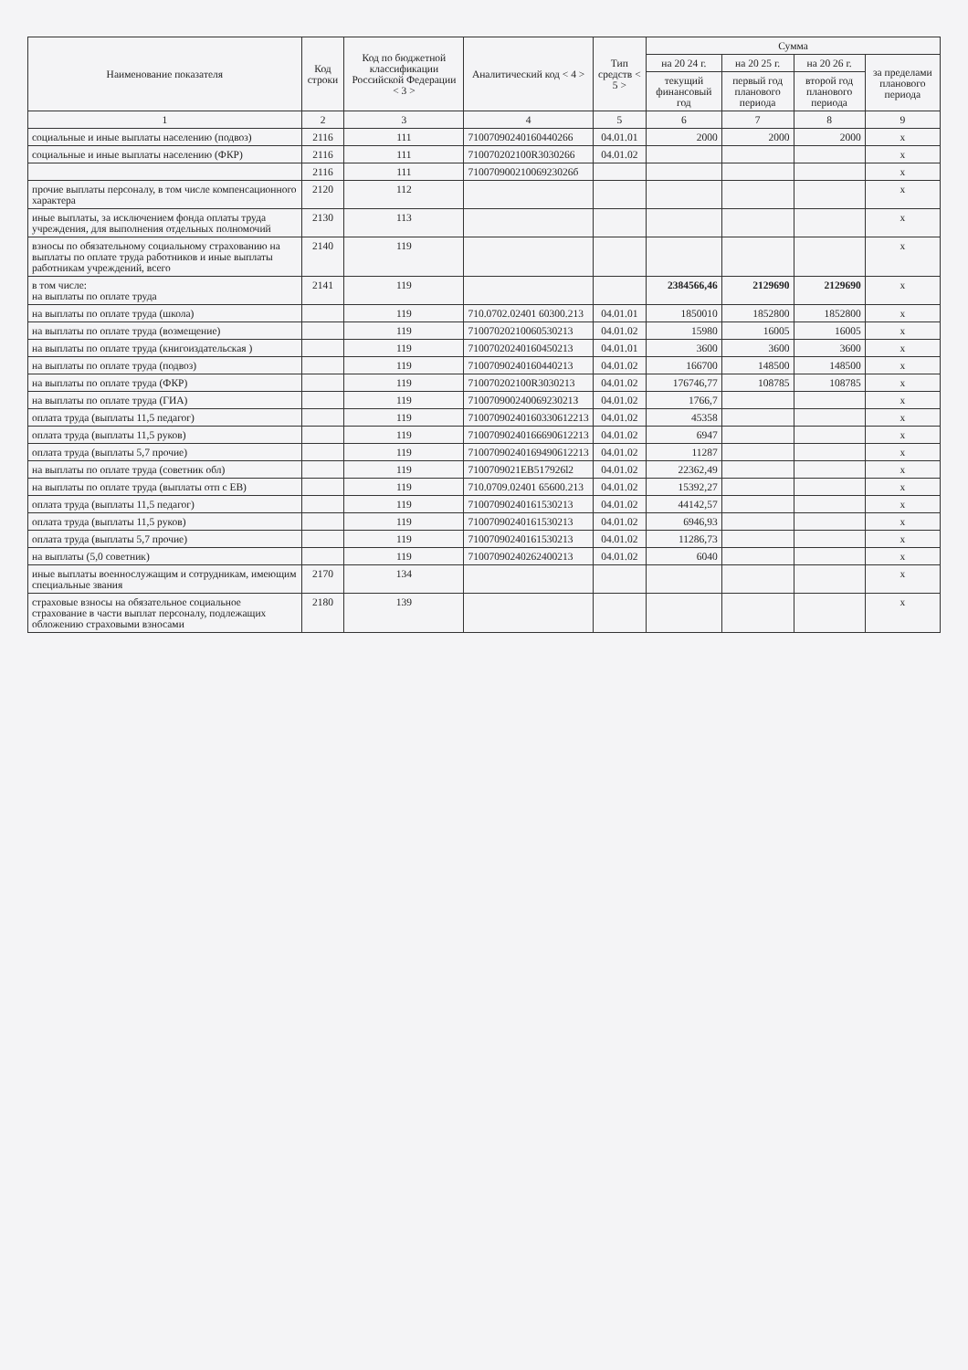| Наименование показателя | Код строки | Код по бюджетной классификации Российской Федерации < 3 > | Аналитический код < 4 > | Тип средств < 5 > | Сумма | | | |
| --- | --- | --- | --- | --- | --- | --- | --- | --- |
| | | | | | на 20 24 г. | на 20 25 г. | на 20 26 г. | за пределами планового периода |
| | | | | | текущий финансовый год | первый год планового периода | второй год планового периода | |
| 1 | 2 | 3 | 4 | 5 | 6 | 7 | 8 | 9 |
| социальные и иные выплаты населению (подвоз) | 2116 | 111 | 71007090240160440266 | 04.01.01 | 2000 | 2000 | 2000 | x |
| социальные и иные выплаты населению (ФКР) | 2116 | 111 | 710070202100R3030266 | 04.01.02 | | | | x |
| | 2116 | 111 | 71007090021006923026б | | | | | x |
| прочие выплаты персоналу, в том числе компенсационного характера | 2120 | 112 | | | | | | x |
| иные выплаты, за исключением фонда оплаты труда учреждения, для выполнения отдельных полномочий | 2130 | 113 | | | | | | x |
| взносы по обязательному социальному страхованию на выплаты по оплате труда работников и иные выплаты работникам учреждений, всего | 2140 | 119 | | | | | | x |
| в том числе: на выплаты по оплате труда | 2141 | 119 | | | 2384566,46 | 2129690 | 2129690 | x |
| на выплаты по оплате труда (школа) | | 119 | 710.0702.02401 60300.213 | 04.01.01 | 1850010 | 1852800 | 1852800 | x |
| на выплаты по оплате труда (возмещение) | | 119 | 71007020210060530213 | 04.01.02 | 15980 | 16005 | 16005 | x |
| на выплаты по оплате труда (книгоиздательская ) | | 119 | 71007020240160450213 | 04.01.01 | 3600 | 3600 | 3600 | x |
| на выплаты по оплате труда (подвоз) | | 119 | 71007090240160440213 | 04.01.02 | 166700 | 148500 | 148500 | x |
| на выплаты по оплате труда (ФКР) | | 119 | 710070202100R3030213 | 04.01.02 | 176746,77 | 108785 | 108785 | x |
| на выплаты по оплате труда (ГИА) | | 119 | 71007090024006923021З | 04.01.02 | 1766,7 | | | x |
| оплата труда (выплаты 11,5 педагог) | | 119 | 71007090240160330612213 | 04.01.02 | 45358 | | | x |
| оплата труда (выплаты 11,5 руков) | | 119 | 71007090240166690612213 | 04.01.02 | 6947 | | | x |
| оплата труда (выплаты 5,7 прочие) | | 119 | 71007090240169490612213 | 04.01.02 | 11287 | | | x |
| на выплаты по оплате труда (советник обл) | | 119 | 7100709021EB517926l2 | 04.01.02 | 22362,49 | | | x |
| на выплаты по оплате труда (выплаты отп с ЕВ) | | 119 | 710.0709.02401 65600.213 | 04.01.02 | 15392,27 | | | x |
| оплата труда (выплаты 11,5 педагог) | | 119 | 71007090240161530213 | 04.01.02 | 44142,57 | | | x |
| оплата труда (выплаты 11,5 руков) | | 119 | 71007090240161530213 | 04.01.02 | 6946,93 | | | x |
| оплата труда (выплаты 5,7 прочие) | | 119 | 71007090240161530213 | 04.01.02 | 11286,73 | | | x |
| на выплаты (5,0 советник) | | 119 | 71007090240262400213 | 04.01.02 | 6040 | | | x |
| иные выплаты военнослужащим и сотрудникам, имеющим специальные звания | 2170 | 134 | | | | | | x |
| страховые взносы на обязательное социальное страхование в части выплат персоналу, подлежащих обложению страховыми взносами | 2180 | 139 | | | | | | x |